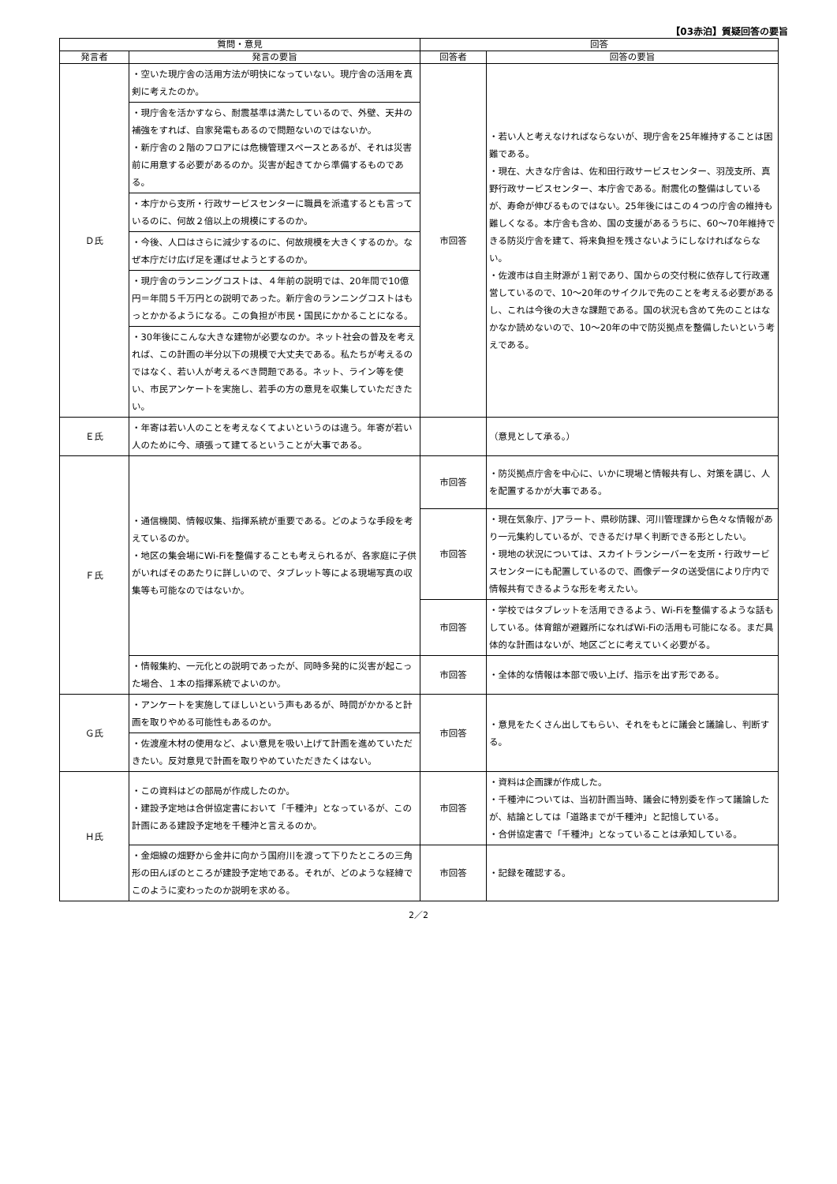【03赤泊】質疑回答の要旨
| 質問・意見 | | 回答 | |
| --- | --- | --- | --- |
| 発言者 | 発言の要旨 | 回答者 | 回答の要旨 |
| Ｄ氏 | ・空いた現庁舎の活用方法が明快になっていない。現庁舎の活用を真剣に考えたのか。 | 市回答 | ・若い人と考えなければならないが、現庁舎を25年維持することは困難である。 ・現在、大きな庁舎は、佐和田行政サービスセンター、羽茂支所、真野行政サービスセンター、本庁舎である。耐震化の整備はしているが、寿命が伸びるものではない。25年後にはこの４つの庁舎の維持も難しくなる。本庁舎も含め、国の支援があるうちに、60〜70年維持できる防災庁舎を建て、将来負担を残さないようにしなければならない。 ・佐渡市は自主財源が１割であり、国からの交付税に依存して行政運営しているので、10〜20年のサイクルで先のことを考える必要があるし、これは今後の大きな課題である。国の状況も含めて先のことはなかなか読めないので、10〜20年の中で防災拠点を整備したいという考えである。 |
| | ・現庁舎を活かすなら、耐震基準は満たしているので、外壁、天井の補強をすれば、自家発電もあるので問題ないのではないか。 ・新庁舎の２階のフロアには危機管理スペースとあるが、それは災害前に用意する必要があるのか。災害が起きてから準備するものである。 | | |
| | ・本庁から支所・行政サービスセンターに職員を派遣するとも言っているのに、何故２倍以上の規模にするのか。 | | |
| | ・今後、人口はさらに減少するのに、何故規模を大きくするのか。なぜ本庁だけ広げ足を運ばせようとするのか。 | | |
| | ・現庁舎のランニングコストは、４年前の説明では、20年間で10億円＝年間５千万円との説明であった。新庁舎のランニングコストはもっとかかるようになる。この負担が市民・国民にかかることになる。 | | |
| | ・30年後にこんな大きな建物が必要なのか。ネット社会の普及を考えれば、この計画の半分以下の規模で大丈夫である。私たちが考えるのではなく、若い人が考えるべき問題である。ネット、ライン等を使い、市民アンケートを実施し、若手の方の意見を収集していただきたい。 | | |
| Ｅ氏 | ・年寄は若い人のことを考えなくてよいというのは違う。年寄が若い人のために今、頑張って建てるということが大事である。 | | （意見として承る。） |
| Ｆ氏 | ・通信機関、情報収集、指揮系統が重要である。どのような手段を考えているのか。 ・地区の集会場にWi-Fiを整備することも考えられるが、各家庭に子供がいればそのあたりに詳しいので、タブレット等による現場写真の収集等も可能なのではないか。 | 市回答 | ・防災拠点庁舎を中心に、いかに現場と情報共有し、対策を講じ、人を配置するかが大事である。 |
| | | 市回答 | ・現在気象庁、Jアラート、県砂防課、河川管理課から色々な情報があり一元集約しているが、できるだけ早く判断できる形としたい。 ・現地の状況については、スカイトランシーバーを支所・行政サービスセンターにも配置しているので、画像データの送受信により庁内で情報共有できるような形を考えたい。 |
| | | 市回答 | ・学校ではタブレットを活用できるよう、Wi-Fiを整備するような話もしている。体育館が避難所になればWi-Fiの活用も可能になる。まだ具体的な計画はないが、地区ごとに考えていく必要がる。 |
| | ・情報集約、一元化との説明であったが、同時多発的に災害が起こった場合、１本の指揮系統でよいのか。 | 市回答 | ・全体的な情報は本部で吸い上げ、指示を出す形である。 |
| Ｇ氏 | ・アンケートを実施してほしいという声もあるが、時間がかかると計画を取りやめる可能性もあるのか。 | 市回答 | ・意見をたくさん出してもらい、それをもとに議会と議論し、判断する。 |
| | ・佐渡産木材の使用など、よい意見を吸い上げて計画を進めていただきたい。反対意見で計画を取りやめていただきたくはない。 | | |
| Ｈ氏 | ・この資料はどの部局が作成したのか。 ・建設予定地は合併協定書において「千種沖」となっているが、この計画にある建設予定地を千種沖と言えるのか。 | 市回答 | ・資料は企画課が作成した。 ・千種沖については、当初計画当時、議会に特別委を作って議論したが、結論としては「道路までが千種沖」と記憶している。 ・合併協定書で「千種沖」となっていることは承知している。 |
| | ・金畑線の畑野から金井に向かう国府川を渡って下りたところの三角形の田んぼのところが建設予定地である。それが、どのような経緯でこのように変わったのか説明を求める。 | 市回答 | ・記録を確認する。 |
2／2